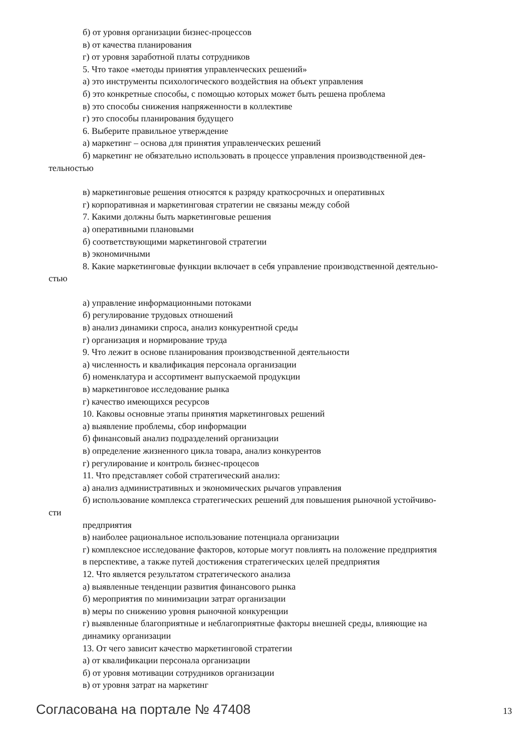б) от уровня организации бизнес-процессов
в) от качества планирования
г) от уровня заработной платы сотрудников
5. Что такое «методы принятия управленческих решений»
а) это инструменты психологического воздействия на объект управления
б) это конкретные способы, с помощью которых может быть решена проблема
в) это способы снижения напряженности в коллективе
г) это способы планирования будущего
6. Выберите правильное утверждение
а) маркетинг – основа для принятия управленческих решений
б) маркетинг не обязательно использовать в процессе управления производственной дея-
тельностью
в) маркетинговые решения относятся к разряду краткосрочных и оперативных
г) корпоративная и маркетинговая стратегии не связаны между собой
7. Какими должны быть маркетинговые решения
а) оперативными плановыми
б) соответствующими маркетинговой стратегии
в) экономичными
8. Какие маркетинговые функции включает в себя управление производственной деятельно-
стью
а) управление информационными потоками
б) регулирование трудовых отношений
в) анализ динамики спроса, анализ конкурентной среды
г) организация и нормирование труда
9. Что лежит в основе планирования производственной деятельности
а) численность и квалификация персонала организации
б) номенклатура и ассортимент выпускаемой продукции
в) маркетинговое исследование рынка
г) качество имеющихся ресурсов
10. Каковы основные этапы принятия маркетинговых решений
а) выявление проблемы, сбор информации
б) финансовый анализ подразделений организации
в) определение жизненного цикла товара, анализ конкурентов
г) регулирование и контроль бизнес-процесов
11. Что представляет собой стратегический анализ:
а) анализ административных и экономических рычагов управления
б) использование комплекса стратегических решений для повышения рыночной устойчиво-
сти
предприятия
в) наиболее рациональное использование потенциала организации
г) комплексное исследование факторов, которые могут повлиять на положение предприятия
в перспективе, а также путей достижения стратегических целей предприятия
12. Что является результатом стратегического анализа
а) выявленные тенденции развития финансового рынка
б) мероприятия по минимизации затрат организации
в) меры по снижению уровня рыночной конкуренции
г) выявленные благоприятные и неблагоприятные факторы внешней среды, влияющие на
динамику организации
13. От чего зависит качество маркетинговой стратегии
а) от квалификации персонала организации
б) от уровня мотивации сотрудников организации
в) от уровня затрат на маркетинг
Согласована на портале № 47408 13